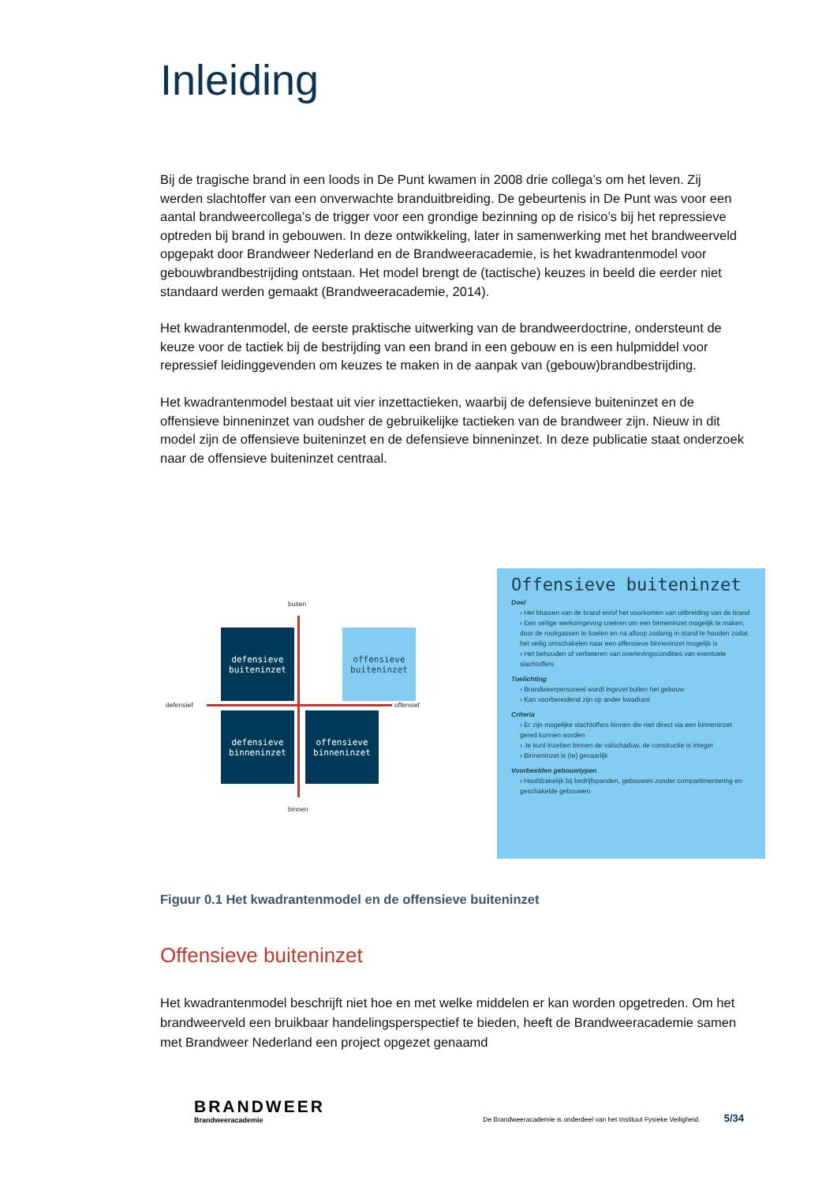Inleiding
Bij de tragische brand in een loods in De Punt kwamen in 2008 drie collega’s om het leven. Zij werden slachtoffer van een onverwachte branduitbreiding. De gebeurtenis in De Punt was voor een aantal brandweercollega’s de trigger voor een grondige bezinning op de risico’s bij het repressieve optreden bij brand in gebouwen. In deze ontwikkeling, later in samenwerking met het brandweerveld opgepakt door Brandweer Nederland en de Brandweeracademie, is het kwadrantenmodel voor gebouwbrandbestrijding ontstaan. Het model brengt de (tactische) keuzes in beeld die eerder niet standaard werden gemaakt (Brandweeracademie, 2014).
Het kwadrantenmodel, de eerste praktische uitwerking van de brandweerdoctrine, ondersteunt de keuze voor de tactiek bij de bestrijding van een brand in een gebouw en is een hulpmiddel voor repressief leidinggevenden om keuzes te maken in de aanpak van (gebouw)brandbestrijding.
Het kwadrantenmodel bestaat uit vier inzettactieken, waarbij de defensieve buiteninzet en de offensieve binneninzet van oudsher de gebruikelijke tactieken van de brandweer zijn. Nieuw in dit model zijn de offensieve buiteninzet en de defensieve binneninzet. In deze publicatie staat onderzoek naar de offensieve buiteninzet centraal.
buiten
defensieve
buiteninzet
offensieve
buiteninzet
defensief offensief
defensieve
binneninzet
offensieve
binneninzet
binnen
Offensieve buiteninzet
Doel
› Het blussen van de brand en/of het voorkomen van uitbreiding van de brand
› Een veilige werkomgeving creëren om een binneninzet mogelijk te maken, door de rookgassen te koelen en na afloop zodanig in stand te houden zodat het veilig omschakelen naar een offensieve binneninzet mogelijk is
› Het behouden of verbeteren van overlevingscondities van eventuele slachtoffers
Toelichting
› Brandweerpersoneel wordt ingezet buiten het gebouw
› Kan voorbereidend zijn op ander kwadrant
Criteria
› Er zijn mogelijke slachtoffers binnen die niet direct via een binneninzet gered kunnen worden
› Je kunt inzetten binnen de valschaduw, de constructie is integer
› Binneninzet is (te) gevaarlijk
Voorbeelden gebouwtypen
› Hoofdzakelijk bij bedrijfspanden, gebouwen zonder compartimentering en geschakelde gebouwen
Figuur 0.1 Het kwadrantenmodel en de offensieve buiteninzet
Offensieve buiteninzet
Het kwadrantenmodel beschrijft niet hoe en met welke middelen er kan worden opgetreden. Om het brandweerveld een bruikbaar handelingsperspectief te bieden, heeft de Brandweeracademie samen met Brandweer Nederland een project opgezet genaamd
BRANDWEER
Brandweeracademie
De Brandweeracademie is onderdeel van het Instituut Fysieke Veiligheid. 5/34